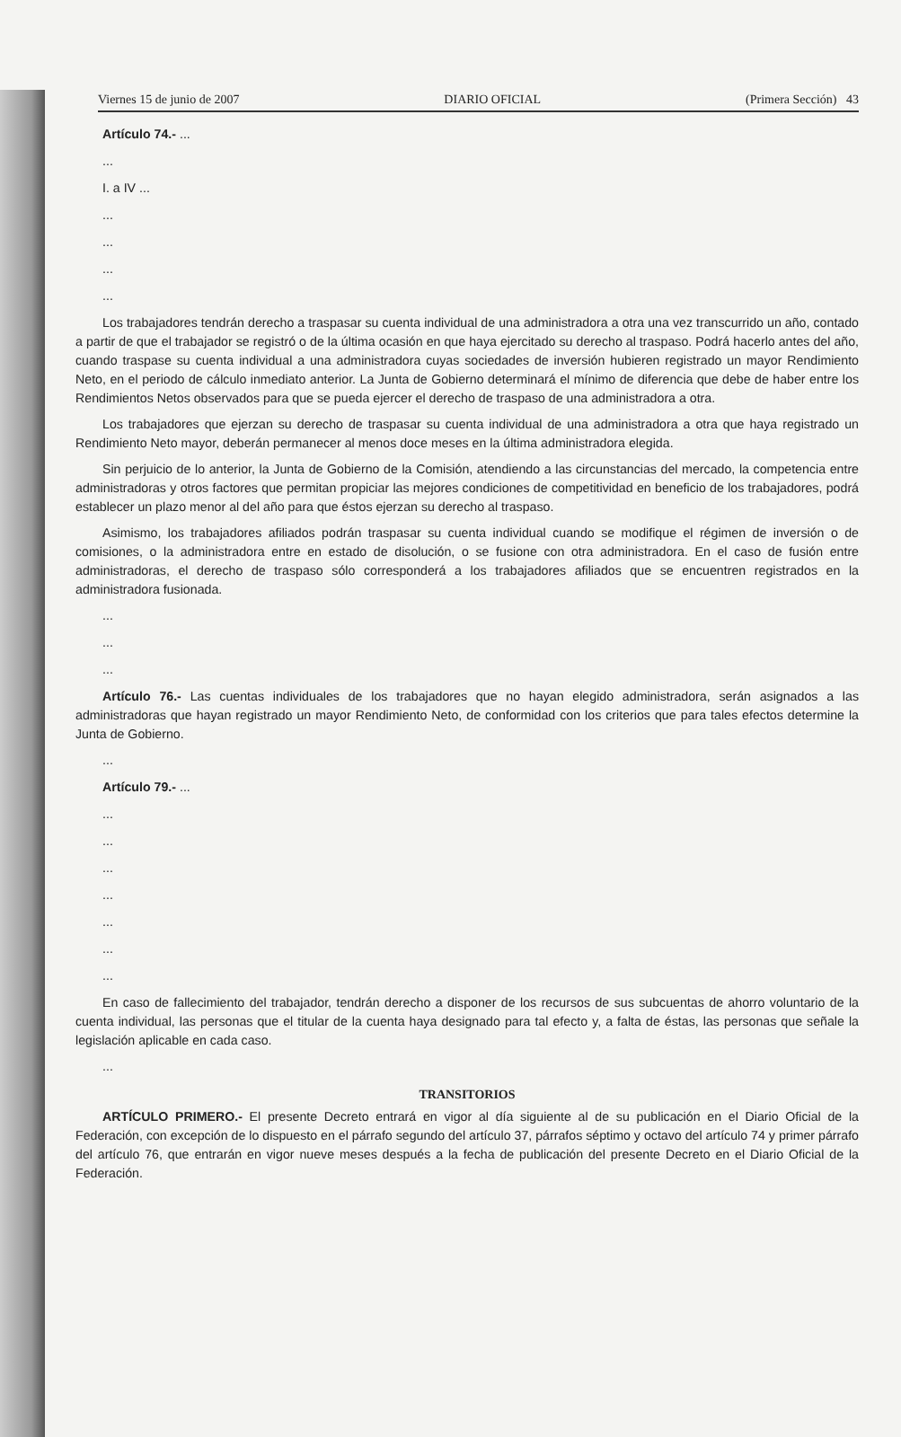Viernes 15 de junio de 2007 DIARIO OFICIAL (Primera Sección) 43
Artículo 74.- ...
...
I. a IV ...
...
...
...
...
Los trabajadores tendrán derecho a traspasar su cuenta individual de una administradora a otra una vez transcurrido un año, contado a partir de que el trabajador se registró o de la última ocasión en que haya ejercitado su derecho al traspaso. Podrá hacerlo antes del año, cuando traspase su cuenta individual a una administradora cuyas sociedades de inversión hubieren registrado un mayor Rendimiento Neto, en el periodo de cálculo inmediato anterior. La Junta de Gobierno determinará el mínimo de diferencia que debe de haber entre los Rendimientos Netos observados para que se pueda ejercer el derecho de traspaso de una administradora a otra.
Los trabajadores que ejerzan su derecho de traspasar su cuenta individual de una administradora a otra que haya registrado un Rendimiento Neto mayor, deberán permanecer al menos doce meses en la última administradora elegida.
Sin perjuicio de lo anterior, la Junta de Gobierno de la Comisión, atendiendo a las circunstancias del mercado, la competencia entre administradoras y otros factores que permitan propiciar las mejores condiciones de competitividad en beneficio de los trabajadores, podrá establecer un plazo menor al del año para que éstos ejerzan su derecho al traspaso.
Asimismo, los trabajadores afiliados podrán traspasar su cuenta individual cuando se modifique el régimen de inversión o de comisiones, o la administradora entre en estado de disolución, o se fusione con otra administradora. En el caso de fusión entre administradoras, el derecho de traspaso sólo corresponderá a los trabajadores afiliados que se encuentren registrados en la administradora fusionada.
...
...
...
Artículo 76.- Las cuentas individuales de los trabajadores que no hayan elegido administradora, serán asignados a las administradoras que hayan registrado un mayor Rendimiento Neto, de conformidad con los criterios que para tales efectos determine la Junta de Gobierno.
...
Artículo 79.- ...
...
...
...
...
...
...
...
En caso de fallecimiento del trabajador, tendrán derecho a disponer de los recursos de sus subcuentas de ahorro voluntario de la cuenta individual, las personas que el titular de la cuenta haya designado para tal efecto y, a falta de éstas, las personas que señale la legislación aplicable en cada caso.
...
TRANSITORIOS
ARTÍCULO PRIMERO.- El presente Decreto entrará en vigor al día siguiente al de su publicación en el Diario Oficial de la Federación, con excepción de lo dispuesto en el párrafo segundo del artículo 37, párrafos séptimo y octavo del artículo 74 y primer párrafo del artículo 76, que entrarán en vigor nueve meses después a la fecha de publicación del presente Decreto en el Diario Oficial de la Federación.